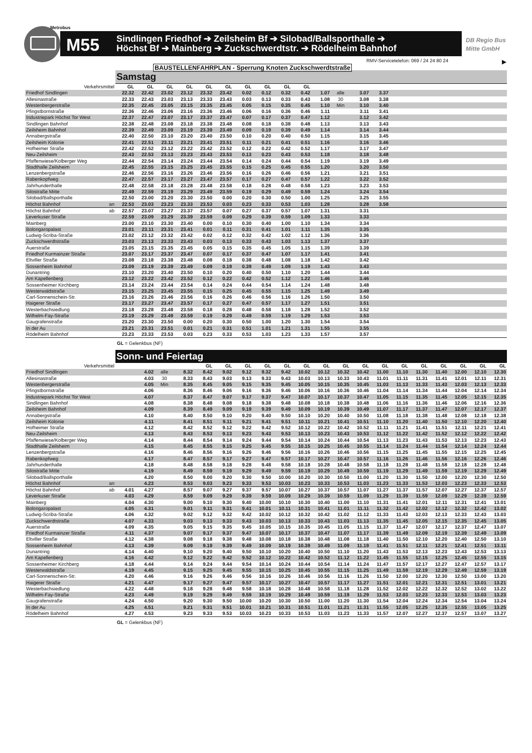Metrobus
M55
Sindlingen Friedhof ➔ Zeilsheim Bf ➔ Silobad/Ballsporthalle ➔
Höchst Bf ➔ Mainberg ➔ Zuckschwerdtstr. ➔ Rödelheim Bahnhof
DB Regio Bus
Mitte GmbH
RMV-Servicetelefon: 069 / 24 24 80 24
▶
BAUSTELLENFAHRPLAN - Sperrung Knoten Zuckschwerdtstraße
| | | Samstag | | | | | | | | | | | | | | |
| --- | --- | --- | --- | --- | --- | --- | --- | --- | --- | --- | --- | --- | --- | --- | --- | --- |
| Verkehrsmittel | | GL | GL | GL | GL | GL | GL | GL | GL | GL | GL | | | | | |
| Friedhof Sindlingen | | 22.32 | 22.42 | 23.02 | 23.12 | 23.32 | 23.42 | 0.02 | 0.12 | 0.32 | 0.42 | 1.07 | alle | 3.07 | 3.37 | |
| Allesinastraße | | 22.33 | 22.43 | 23.03 | 23.13 | 23.33 | 23.43 | 0.03 | 0.13 | 0.33 | 0.43 | 1.08 | 30 | 3.08 | 3.38 | |
| Westenbergerstraße | | 22.35 | 22.45 | 23.05 | 23.15 | 23.35 | 23.45 | 0.05 | 0.15 | 0.35 | 0.45 | 1.10 | Min | 3.10 | 3.40 | |
| Pfingstbornstraße | | 22.36 | 22.46 | 23.06 | 23.16 | 23.36 | 23.46 | 0.06 | 0.16 | 0.36 | 0.46 | 1.11 | | 3.11 | 3.41 | |
| Industriepark Höchst Tor West | | 22.37 | 22.47 | 23.07 | 23.17 | 23.37 | 23.47 | 0.07 | 0.17 | 0.37 | 0.47 | 1.12 | | 3.12 | 3.42 | |
| Sindlingen Bahnhof | | 22.38 | 22.48 | 23.08 | 23.18 | 23.38 | 23.48 | 0.08 | 0.18 | 0.38 | 0.48 | 1.13 | | 3.13 | 3.43 | |
| Zeilsheim Bahnhof | | 22.39 | 22.49 | 23.09 | 23.19 | 23.39 | 23.49 | 0.09 | 0.19 | 0.39 | 0.49 | 1.14 | | 3.14 | 3.44 | |
| Annabergstraße | | 22.40 | 22.50 | 23.10 | 23.20 | 23.40 | 23.50 | 0.10 | 0.20 | 0.40 | 0.50 | 1.15 | | 3.15 | 3.45 | |
| Zeilsheim Kolonie | | 22.41 | 22.51 | 23.11 | 23.21 | 23.41 | 23.51 | 0.11 | 0.21 | 0.41 | 0.51 | 1.16 | | 3.16 | 3.46 | |
| Hofheimer Straße | | 22.42 | 22.52 | 23.12 | 23.22 | 23.42 | 23.52 | 0.12 | 0.22 | 0.42 | 0.52 | 1.17 | | 3.17 | 3.47 | |
| Neu-Zeilsheim | | 22.43 | 22.53 | 23.13 | 23.23 | 23.43 | 23.53 | 0.13 | 0.23 | 0.43 | 0.53 | 1.18 | | 3.18 | 3.48 | |
| Pfaffenwiese/Kolberger Weg | | 22.44 | 22.54 | 23.14 | 23.24 | 23.44 | 23.54 | 0.14 | 0.24 | 0.44 | 0.54 | 1.19 | | 3.19 | 3.49 | |
| Stadthalle Zeilsheim | | 22.45 | 22.55 | 23.15 | 23.25 | 23.45 | 23.55 | 0.15 | 0.25 | 0.45 | 0.55 | 1.20 | | 3.20 | 3.50 | |
| Lenzenbergstraße | | 22.46 | 22.56 | 23.16 | 23.26 | 23.46 | 23.56 | 0.16 | 0.26 | 0.46 | 0.56 | 1.21 | | 3.21 | 3.51 | |
| Rabenkopfweg | | 22.47 | 22.57 | 23.17 | 23.27 | 23.47 | 23.57 | 0.17 | 0.27 | 0.47 | 0.57 | 1.22 | | 3.22 | 3.52 | |
| Jahrhunderthalle | | 22.48 | 22.58 | 23.18 | 23.28 | 23.48 | 23.58 | 0.18 | 0.28 | 0.48 | 0.58 | 1.23 | | 3.23 | 3.53 | |
| Silostraße Mitte | | 22.49 | 22.59 | 23.19 | 23.29 | 23.49 | 23.59 | 0.19 | 0.29 | 0.49 | 0.59 | 1.24 | | 3.24 | 3.54 | |
| Silobad/Ballsporthalle | | 22.50 | 23.00 | 23.20 | 23.30 | 23.50 | 0.00 | 0.20 | 0.30 | 0.50 | 1.00 | 1.25 | | 3.25 | 3.55 | |
| Höchst Bahnhof | an | 22.53 | 23.03 | 23.23 | 23.33 | 23.53 | 0.03 | 0.23 | 0.33 | 0.53 | 1.03 | 1.28 | | 3.28 | 3.58 | |
| Höchst Bahnhof | ab | 22.57 | 23.07 | 23.27 | 23.37 | 23.57 | 0.07 | 0.27 | 0.37 | 0.57 | 1.07 | 1.31 | | 3.31 | | |
| Leverkuser Straße | | 22.59 | 23.09 | 23.29 | 23.39 | 23.59 | 0.09 | 0.29 | 0.39 | 0.59 | 1.09 | 1.33 | | 3.33 | | |
| Mainberg | | 23.00 | 23.10 | 23.30 | 23.40 | 0.00 | 0.10 | 0.30 | 0.40 | 1.00 | 1.10 | 1.34 | | 3.34 | | |
| Bolongaropalast | | 23.01 | 23.11 | 23.31 | 23.41 | 0.01 | 0.11 | 0.31 | 0.41 | 1.01 | 1.11 | 1.35 | | 3.35 | | |
| Ludwig-Scriba-Straße | | 23.02 | 23.12 | 23.32 | 23.42 | 0.02 | 0.12 | 0.32 | 0.42 | 1.02 | 1.12 | 1.36 | | 3.36 | | |
| Zuckschwerdtstraße | | 23.03 | 23.13 | 23.33 | 23.43 | 0.03 | 0.13 | 0.33 | 0.43 | 1.03 | 1.13 | 1.37 | | 3.37 | | |
| Auerstraße | | 23.05 | 23.15 | 23.35 | 23.45 | 0.05 | 0.15 | 0.35 | 0.45 | 1.05 | 1.15 | 1.39 | | 3.39 | | |
| Friedhof Kurmainzer Straße | | 23.07 | 23.17 | 23.37 | 23.47 | 0.07 | 0.17 | 0.37 | 0.47 | 1.07 | 1.17 | 1.41 | | 3.41 | | |
| Eltviller Straße | | 23.08 | 23.18 | 23.38 | 23.48 | 0.08 | 0.18 | 0.38 | 0.48 | 1.08 | 1.18 | 1.42 | | 3.42 | | |
| Sossenheim Bahnhof | | 23.09 | 23.19 | 23.39 | 23.49 | 0.09 | 0.19 | 0.39 | 0.49 | 1.09 | 1.19 | 1.43 | | 3.43 | | |
| Dunantring | | 23.10 | 23.20 | 23.40 | 23.50 | 0.10 | 0.20 | 0.40 | 0.50 | 1.10 | 1.20 | 1.44 | | 3.44 | | |
| Am Kapellenberg | | 23.12 | 23.22 | 23.42 | 23.52 | 0.12 | 0.22 | 0.42 | 0.52 | 1.12 | 1.22 | 1.46 | | 3.46 | | |
| Sossenheimer Kirchberg | | 23.14 | 23.24 | 23.44 | 23.54 | 0.14 | 0.24 | 0.44 | 0.54 | 1.14 | 1.24 | 1.48 | | 3.48 | | |
| Westerwaldstraße | | 23.15 | 23.25 | 23.45 | 23.55 | 0.15 | 0.25 | 0.45 | 0.55 | 1.15 | 1.25 | 1.49 | | 3.49 | | |
| Carl-Sonnenschein-Str. | | 23.16 | 23.26 | 23.46 | 23.56 | 0.16 | 0.26 | 0.46 | 0.56 | 1.16 | 1.26 | 1.50 | | 3.50 | | |
| Haigerer Straße | | 23.17 | 23.27 | 23.47 | 23.57 | 0.17 | 0.27 | 0.47 | 0.57 | 1.17 | 1.27 | 1.51 | | 3.51 | | |
| Westerbachsiedlung | | 23.18 | 23.28 | 23.48 | 23.58 | 0.18 | 0.28 | 0.48 | 0.58 | 1.18 | 1.28 | 1.52 | | 3.52 | | |
| Wilhelm-Fay-Straße | | 23.19 | 23.29 | 23.49 | 23.59 | 0.19 | 0.29 | 0.49 | 0.59 | 1.19 | 1.29 | 1.53 | | 3.53 | | |
| Gaugrafenstraße | | 23.20 | 23.30 | 23.50 | 0.00 | 0.20 | 0.30 | 0.50 | 1.00 | 1.20 | 1.30 | 1.54 | | 3.54 | | |
| In der Au | | 23.21 | 23.31 | 23.51 | 0.01 | 0.21 | 0.31 | 0.51 | 1.01 | 1.21 | 1.31 | 1.55 | | 3.55 | | |
| Rödelheim Bahnhof | | 23.23 | 23.33 | 23.53 | 0.03 | 0.23 | 0.33 | 0.53 | 1.03 | 1.23 | 1.33 | 1.57 | | 3.57 | | |
GL = Gelenkbus (NF)
| | | Sonn- und Feiertag | | | | | | | | | | | | | | | | | | | |
| --- | --- | --- | --- | --- | --- | --- | --- | --- | --- | --- | --- | --- | --- | --- | --- | --- | --- | --- | --- | --- | --- |
| Verkehrsmittel | | | | | | GL | GL | GL | GL | GL | GL | GL | GL | GL | GL | GL | GL | GL | GL | GL | GL |
| Friedhof Sindlingen | | | 4.02 | alle | 8.32 | 8.42 | 9.02 | 9.12 | 9.32 | 9.42 | 10.02 | 10.12 | 10.32 | 10.42 | 11.00 | 11.10 | 11.30 | 11.40 | 12.00 | 12.10 | 12.30 |
| Allesinastraße | | | 4.03 | 30 | 8.33 | 8.43 | 9.03 | 9.13 | 9.33 | 9.43 | 10.03 | 10.13 | 10.33 | 10.43 | 11.01 | 11.11 | 11.31 | 11.41 | 12.01 | 12.11 | 12.31 |
| Westenbergerstraße | | | 4.05 | Min | 8.35 | 8.45 | 9.05 | 9.15 | 9.35 | 9.45 | 10.05 | 10.15 | 10.35 | 10.45 | 11.03 | 11.13 | 11.33 | 11.43 | 12.03 | 12.13 | 12.33 |
| Pfingstbornstraße | | | 4.06 | | 8.36 | 8.46 | 9.06 | 9.16 | 9.36 | 9.46 | 10.06 | 10.16 | 10.36 | 10.46 | 11.04 | 11.14 | 11.34 | 11.44 | 12.04 | 12.14 | 12.34 |
| Industriepark Höchst Tor West | | | 4.07 | | 8.37 | 8.47 | 9.07 | 9.17 | 9.37 | 9.47 | 10.07 | 10.17 | 10.37 | 10.47 | 11.05 | 11.15 | 11.35 | 11.45 | 12.05 | 12.15 | 12.35 |
| Sindlingen Bahnhof | | | 4.08 | | 8.38 | 8.48 | 9.08 | 9.18 | 9.38 | 9.48 | 10.08 | 10.18 | 10.38 | 10.48 | 11.06 | 11.16 | 11.36 | 11.46 | 12.06 | 12.16 | 12.36 |
| Zeilsheim Bahnhof | | | 4.09 | | 8.39 | 8.49 | 9.09 | 9.19 | 9.39 | 9.49 | 10.09 | 10.19 | 10.39 | 10.49 | 11.07 | 11.17 | 11.37 | 11.47 | 12.07 | 12.17 | 12.37 |
| Annabergstraße | | | 4.10 | | 8.40 | 8.50 | 9.10 | 9.20 | 9.40 | 9.50 | 10.10 | 10.20 | 10.40 | 10.50 | 11.08 | 11.18 | 11.38 | 11.48 | 12.08 | 12.18 | 12.38 |
| Zeilsheim Kolonie | | | 4.11 | | 8.41 | 8.51 | 9.11 | 9.21 | 9.41 | 9.51 | 10.11 | 10.21 | 10.41 | 10.51 | 11.10 | 11.20 | 11.40 | 11.50 | 12.10 | 12.20 | 12.40 |
| Hofheimer Straße | | | 4.12 | | 8.42 | 8.52 | 9.12 | 9.22 | 9.42 | 9.52 | 10.12 | 10.22 | 10.42 | 10.52 | 11.11 | 11.21 | 11.41 | 11.51 | 12.11 | 12.21 | 12.41 |
| Neu-Zeilsheim | | | 4.13 | | 8.43 | 8.53 | 9.13 | 9.23 | 9.43 | 9.53 | 10.13 | 10.23 | 10.43 | 10.53 | 11.12 | 11.22 | 11.42 | 11.52 | 12.12 | 12.22 | 12.42 |
| Pfaffenwiese/Kolberger Weg | | | 4.14 | | 8.44 | 8.54 | 9.14 | 9.24 | 9.44 | 9.54 | 10.14 | 10.24 | 10.44 | 10.54 | 11.13 | 11.23 | 11.43 | 11.53 | 12.13 | 12.23 | 12.43 |
| Stadthalle Zeilsheim | | | 4.15 | | 8.45 | 8.55 | 9.15 | 9.25 | 9.45 | 9.55 | 10.15 | 10.25 | 10.45 | 10.55 | 11.14 | 11.24 | 11.44 | 11.54 | 12.14 | 12.24 | 12.44 |
| Lenzenbergstraße | | | 4.16 | | 8.46 | 8.56 | 9.16 | 9.26 | 9.46 | 9.56 | 10.16 | 10.26 | 10.46 | 10.56 | 11.15 | 11.25 | 11.45 | 11.55 | 12.15 | 12.25 | 12.45 |
| Rabenkopfweg | | | 4.17 | | 8.47 | 8.57 | 9.17 | 9.27 | 9.47 | 9.57 | 10.17 | 10.27 | 10.47 | 10.57 | 11.16 | 11.26 | 11.46 | 11.56 | 12.16 | 12.26 | 12.46 |
| Jahrhunderthalle | | | 4.18 | | 8.48 | 8.58 | 9.18 | 9.28 | 9.48 | 9.58 | 10.18 | 10.28 | 10.48 | 10.58 | 11.18 | 11.28 | 11.48 | 11.58 | 12.18 | 12.28 | 12.48 |
| Silostraße Mitte | | | 4.19 | | 8.49 | 8.59 | 9.19 | 9.29 | 9.49 | 9.59 | 10.19 | 10.29 | 10.49 | 10.59 | 11.19 | 11.29 | 11.49 | 11.59 | 12.19 | 12.29 | 12.49 |
| Silobad/Ballsporthalle | | | 4.20 | | 8.50 | 9.00 | 9.20 | 9.30 | 9.50 | 10.00 | 10.20 | 10.30 | 10.50 | 11.00 | 11.20 | 11.30 | 11.50 | 12.00 | 12.20 | 12.30 | 12.50 |
| Höchst Bahnhof | an | | 4.23 | | 8.53 | 9.03 | 9.23 | 9.33 | 9.53 | 10.03 | 10.23 | 10.33 | 10.53 | 11.03 | 11.23 | 11.33 | 11.53 | 12.03 | 12.23 | 12.33 | 12.53 |
| Höchst Bahnhof | ab | 4.01 | 4.27 | | 8.57 | 9.07 | 9.27 | 9.37 | 9.57 | 10.07 | 10.27 | 10.37 | 10.57 | 11.07 | 11.27 | 11.37 | 11.57 | 12.07 | 12.27 | 12.37 | 12.57 |
| Leverkuser Straße | | 4.03 | 4.29 | | 8.59 | 9.09 | 9.29 | 9.39 | 9.59 | 10.09 | 10.29 | 10.39 | 10.59 | 11.09 | 11.29 | 11.39 | 11.59 | 12.09 | 12.29 | 12.39 | 12.59 |
| Mainberg | | 4.04 | 4.30 | | 9.00 | 9.10 | 9.30 | 9.40 | 10.00 | 10.10 | 10.30 | 10.40 | 11.00 | 11.10 | 11.31 | 11.41 | 12.01 | 12.11 | 12.31 | 12.41 | 13.01 |
| Bolongaropalast | | 4.05 | 4.31 | | 9.01 | 9.11 | 9.31 | 9.41 | 10.01 | 10.11 | 10.31 | 10.41 | 11.01 | 11.11 | 11.32 | 11.42 | 12.02 | 12.12 | 12.32 | 12.42 | 13.02 |
| Ludwig-Scriba-Straße | | 4.06 | 4.32 | | 9.02 | 9.12 | 9.32 | 9.42 | 10.02 | 10.12 | 10.32 | 10.42 | 11.02 | 11.12 | 11.33 | 11.43 | 12.03 | 12.13 | 12.33 | 12.43 | 13.03 |
| Zuckschwerdtstraße | | 4.07 | 4.33 | | 9.03 | 9.13 | 9.33 | 9.43 | 10.03 | 10.13 | 10.33 | 10.43 | 11.03 | 11.13 | 11.35 | 11.45 | 12.05 | 12.15 | 12.35 | 12.45 | 13.05 |
| Auerstraße | | 4.09 | 4.35 | | 9.05 | 9.15 | 9.35 | 9.45 | 10.05 | 10.15 | 10.35 | 10.45 | 11.05 | 11.15 | 11.37 | 11.47 | 12.07 | 12.17 | 12.37 | 12.47 | 13.07 |
| Friedhof Kurmainzer Straße | | 4.11 | 4.37 | | 9.07 | 9.17 | 9.37 | 9.47 | 10.07 | 10.17 | 10.37 | 10.47 | 11.07 | 11.17 | 11.39 | 11.49 | 12.09 | 12.19 | 12.39 | 12.49 | 13.09 |
| Eltviller Straße | | 4.12 | 4.38 | | 9.08 | 9.18 | 9.38 | 9.48 | 10.08 | 10.18 | 10.38 | 10.48 | 11.08 | 11.18 | 11.40 | 11.50 | 12.10 | 12.20 | 12.40 | 12.50 | 13.10 |
| Sossenheim Bahnhof | | 4.13 | 4.39 | | 9.09 | 9.19 | 9.39 | 9.49 | 10.09 | 10.19 | 10.39 | 10.49 | 11.09 | 11.19 | 11.41 | 11.51 | 12.11 | 12.21 | 12.41 | 12.51 | 13.11 |
| Dunantring | | 4.14 | 4.40 | | 9.10 | 9.20 | 9.40 | 9.50 | 10.10 | 10.20 | 10.40 | 10.50 | 11.10 | 11.20 | 11.43 | 11.53 | 12.13 | 12.23 | 12.43 | 12.53 | 13.13 |
| Am Kapellenberg | | 4.16 | 4.42 | | 9.12 | 9.22 | 9.42 | 9.52 | 10.12 | 10.22 | 10.42 | 10.52 | 11.12 | 11.22 | 11.45 | 11.55 | 12.15 | 12.25 | 12.45 | 12.55 | 13.15 |
| Sossenheimer Kirchberg | | 4.18 | 4.44 | | 9.14 | 9.24 | 9.44 | 9.54 | 10.14 | 10.24 | 10.44 | 10.54 | 11.14 | 11.24 | 11.47 | 11.57 | 12.17 | 12.27 | 12.47 | 12.57 | 13.17 |
| Westerwaldstraße | | 4.19 | 4.45 | | 9.15 | 9.25 | 9.45 | 9.55 | 10.15 | 10.25 | 10.45 | 10.55 | 11.15 | 11.25 | 11.49 | 11.59 | 12.19 | 12.29 | 12.49 | 12.59 | 13.19 |
| Carl-Sonnenschein-Str. | | 4.20 | 4.46 | | 9.16 | 9.26 | 9.46 | 9.56 | 10.16 | 10.26 | 10.46 | 10.56 | 11.16 | 11.26 | 11.50 | 12.00 | 12.20 | 12.30 | 12.50 | 13.00 | 13.20 |
| Haigerer Straße | | 4.21 | 4.47 | | 9.17 | 9.27 | 9.47 | 9.57 | 10.17 | 10.27 | 10.47 | 10.57 | 11.17 | 11.27 | 11.51 | 12.01 | 12.21 | 12.31 | 12.51 | 13.01 | 13.21 |
| Westerbachsiedlung | | 4.22 | 4.48 | | 9.18 | 9.28 | 9.48 | 9.58 | 10.18 | 10.28 | 10.48 | 10.58 | 11.18 | 11.28 | 11.52 | 12.02 | 12.22 | 12.32 | 12.52 | 13.02 | 13.22 |
| Wilhelm-Fay-Straße | | 4.23 | 4.49 | | 9.19 | 9.29 | 9.49 | 9.59 | 10.19 | 10.29 | 10.49 | 10.59 | 11.19 | 11.29 | 11.53 | 12.03 | 12.23 | 12.33 | 12.53 | 13.03 | 13.23 |
| Gaugrafenstraße | | 4.24 | 4.50 | | 9.20 | 9.30 | 9.50 | 10.00 | 10.20 | 10.30 | 10.50 | 11.00 | 11.20 | 11.30 | 11.54 | 12.04 | 12.24 | 12.34 | 12.54 | 13.04 | 13.24 |
| In der Au | | 4.25 | 4.51 | | 9.21 | 9.31 | 9.51 | 10.01 | 10.21 | 10.31 | 10.51 | 11.01 | 11.21 | 11.31 | 11.55 | 12.05 | 12.25 | 12.35 | 12.55 | 13.05 | 13.25 |
| Rödelheim Bahnhof | | 4.27 | 4.53 | | 9.23 | 9.33 | 9.53 | 10.03 | 10.23 | 10.33 | 10.53 | 11.03 | 11.23 | 11.33 | 11.57 | 12.07 | 12.27 | 12.37 | 12.57 | 13.07 | 13.27 |
GL = Gelenkbus (NF)